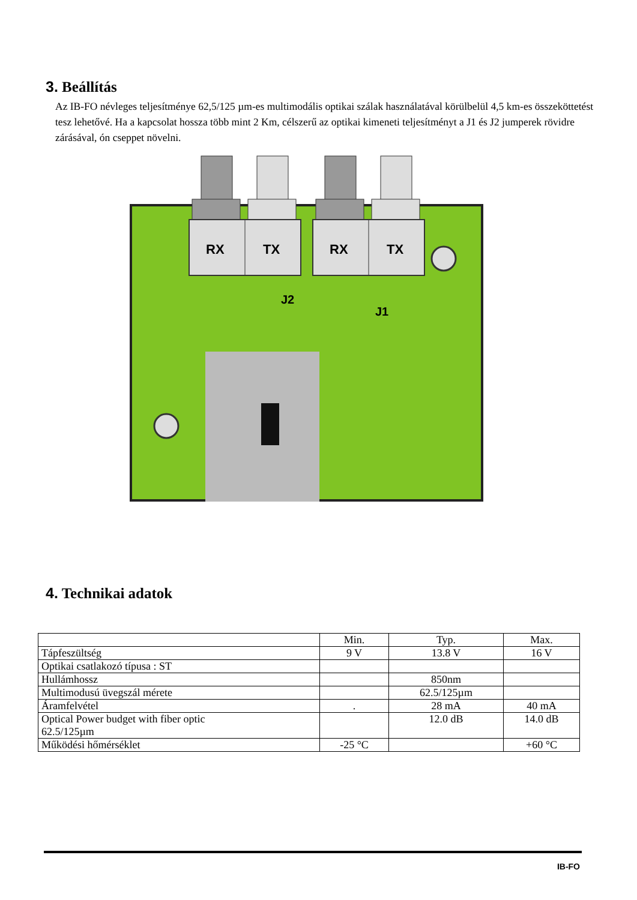3. Beállítás
Az IB-FO névleges teljesítménye 62,5/125 µm-es multimodális optikai szálak használatával körülbelül 4,5 km-es összeköttetést tesz lehetővé. Ha a kapcsolat hossza több mint 2 Km, célszerű az optikai kimeneti teljesítményt a J1 és J2 jumperek rövidre zárásával, ón cseppet növelni.
RX
TX
RX
TX
J2
J1
4. Technikai adatok
| | Min. | Typ. | Max. |
| --- | --- | --- | --- |
| Tápfeszültség | 9 V | 13.8 V | 16 V |
| Optikai csatlakozó típusa : ST | | | |
| Hullámhossz | | 850nm | |
| Multimodusú üvegszál mérete | | 62.5/125µm | |
| Áramfelvétel | . | 28 mA | 40 mA |
| Optical Power budget with fiber optic 62.5/125µm | | 12.0 dB | 14.0 dB |
| Működési hőmérséklet | -25 °C | | +60 °C |
IB-FO